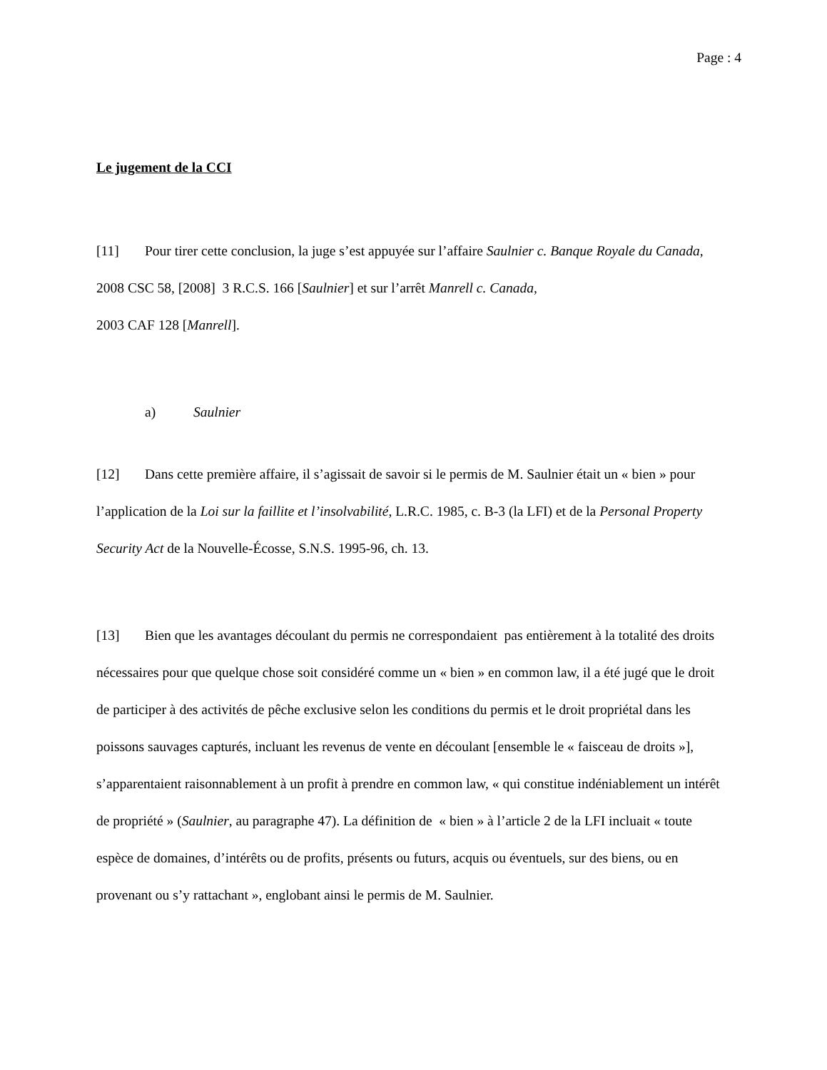Page : 4
Le jugement de la CCI
[11] Pour tirer cette conclusion, la juge s’est appuyée sur l’affaire Saulnier c. Banque Royale du Canada, 2008 CSC 58, [2008] 3 R.C.S. 166 [Saulnier] et sur l’arrêt Manrell c. Canada,
2003 CAF 128 [Manrell].
a) Saulnier
[12] Dans cette première affaire, il s’agissait de savoir si le permis de M. Saulnier était un « bien » pour l’application de la Loi sur la faillite et l’insolvabilité, L.R.C. 1985, c. B-3 (la LFI) et de la Personal Property Security Act de la Nouvelle-Écosse, S.N.S. 1995-96, ch. 13.
[13] Bien que les avantages découlant du permis ne correspondaient pas entièrement à la totalité des droits nécessaires pour que quelque chose soit considéré comme un « bien » en common law, il a été jugé que le droit de participer à des activités de pêche exclusive selon les conditions du permis et le droit propriétal dans les poissons sauvages capturés, incluant les revenus de vente en découlant [ensemble le « faisceau de droits »], s’apparentaient raisonnablement à un profit à prendre en common law, « qui constitue indéniablement un intérêt de propriété » (Saulnier, au paragraphe 47). La définition de « bien » à l’article 2 de la LFI incluait « toute espèce de domaines, d’intérêts ou de profits, présents ou futurs, acquis ou éventuels, sur des biens, ou en provenant ou s’y rattachant », englobant ainsi le permis de M. Saulnier.